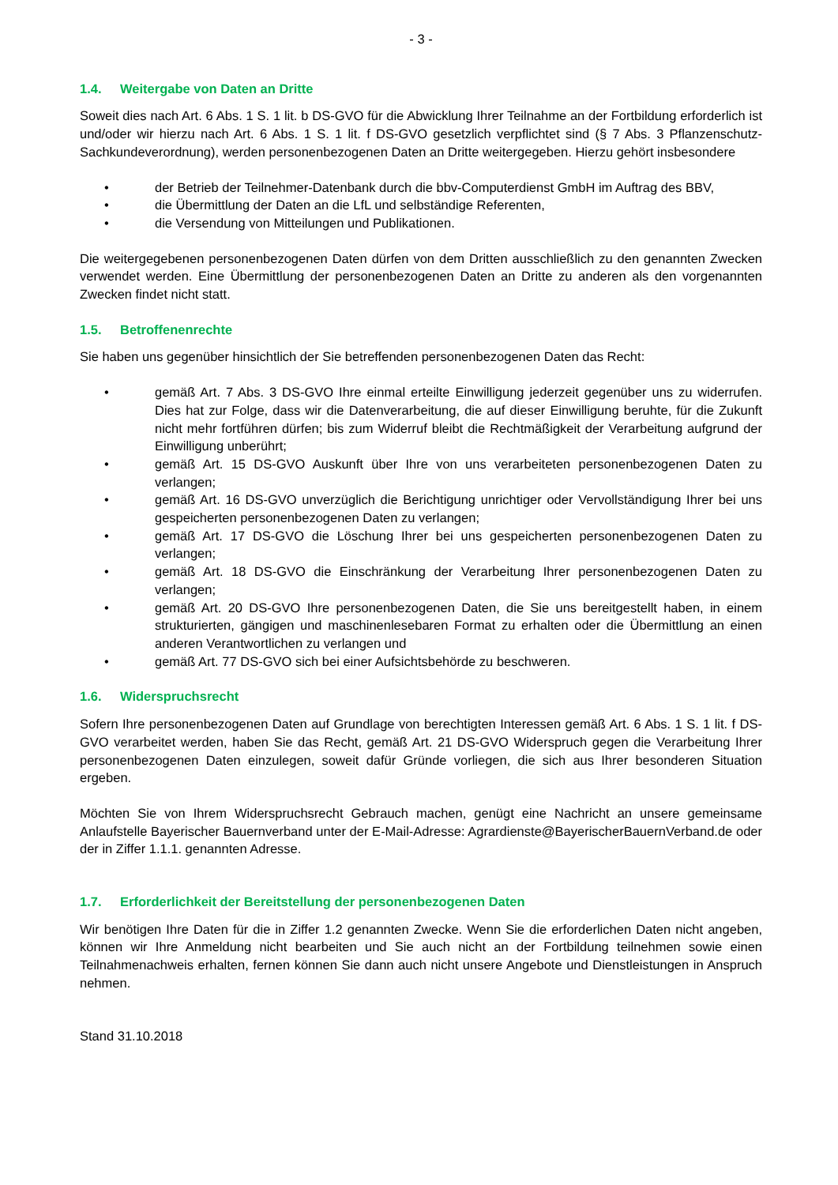- 3 -
1.4. Weitergabe von Daten an Dritte
Soweit dies nach Art. 6 Abs. 1 S. 1 lit. b DS-GVO für die Abwicklung Ihrer Teilnahme an der Fortbildung erforderlich ist und/oder wir hierzu nach Art. 6 Abs. 1 S. 1 lit. f DS-GVO gesetzlich verpflichtet sind (§ 7 Abs. 3 Pflanzenschutz-Sachkundeverordnung), werden personenbezogenen Daten an Dritte weitergegeben. Hierzu gehört insbesondere
• der Betrieb der Teilnehmer-Datenbank durch die bbv-Computerdienst GmbH im Auftrag des BBV,
• die Übermittlung der Daten an die LfL und selbständige Referenten,
• die Versendung von Mitteilungen und Publikationen.
Die weitergegebenen personenbezogenen Daten dürfen von dem Dritten ausschließlich zu den genannten Zwecken verwendet werden. Eine Übermittlung der personenbezogenen Daten an Dritte zu anderen als den vorgenannten Zwecken findet nicht statt.
1.5. Betroffenenrechte
Sie haben uns gegenüber hinsichtlich der Sie betreffenden personenbezogenen Daten das Recht:
• gemäß Art. 7 Abs. 3 DS-GVO Ihre einmal erteilte Einwilligung jederzeit gegenüber uns zu widerrufen. Dies hat zur Folge, dass wir die Datenverarbeitung, die auf dieser Einwilligung beruhte, für die Zukunft nicht mehr fortführen dürfen; bis zum Widerruf bleibt die Rechtmäßigkeit der Verarbeitung aufgrund der Einwilligung unberührt;
• gemäß Art. 15 DS-GVO Auskunft über Ihre von uns verarbeiteten personenbezogenen Daten zu verlangen;
• gemäß Art. 16 DS-GVO unverzüglich die Berichtigung unrichtiger oder Vervollständigung Ihrer bei uns gespeicherten personenbezogenen Daten zu verlangen;
• gemäß Art. 17 DS-GVO die Löschung Ihrer bei uns gespeicherten personenbezogenen Daten zu verlangen;
• gemäß Art. 18 DS-GVO die Einschränkung der Verarbeitung Ihrer personenbezogenen Daten zu verlangen;
• gemäß Art. 20 DS-GVO Ihre personenbezogenen Daten, die Sie uns bereitgestellt haben, in einem strukturierten, gängigen und maschinenlesebaren Format zu erhalten oder die Übermittlung an einen anderen Verantwortlichen zu verlangen und
• gemäß Art. 77 DS-GVO sich bei einer Aufsichtsbehörde zu beschweren.
1.6. Widerspruchsrecht
Sofern Ihre personenbezogenen Daten auf Grundlage von berechtigten Interessen gemäß Art. 6 Abs. 1 S. 1 lit. f DS-GVO verarbeitet werden, haben Sie das Recht, gemäß Art. 21 DS-GVO Widerspruch gegen die Verarbeitung Ihrer personenbezogenen Daten einzulegen, soweit dafür Gründe vorliegen, die sich aus Ihrer besonderen Situation ergeben.
Möchten Sie von Ihrem Widerspruchsrecht Gebrauch machen, genügt eine Nachricht an unsere gemeinsame Anlaufstelle Bayerischer Bauernverband unter der E-Mail-Adresse: Agrardienste@BayerischerBauernVerband.de oder der in Ziffer 1.1.1. genannten Adresse.
1.7. Erforderlichkeit der Bereitstellung der personenbezogenen Daten
Wir benötigen Ihre Daten für die in Ziffer 1.2 genannten Zwecke. Wenn Sie die erforderlichen Daten nicht angeben, können wir Ihre Anmeldung nicht bearbeiten und Sie auch nicht an der Fortbildung teilnehmen sowie einen Teilnahmenachweis erhalten, fernen können Sie dann auch nicht unsere Angebote und Dienstleistungen in Anspruch nehmen.
Stand 31.10.2018